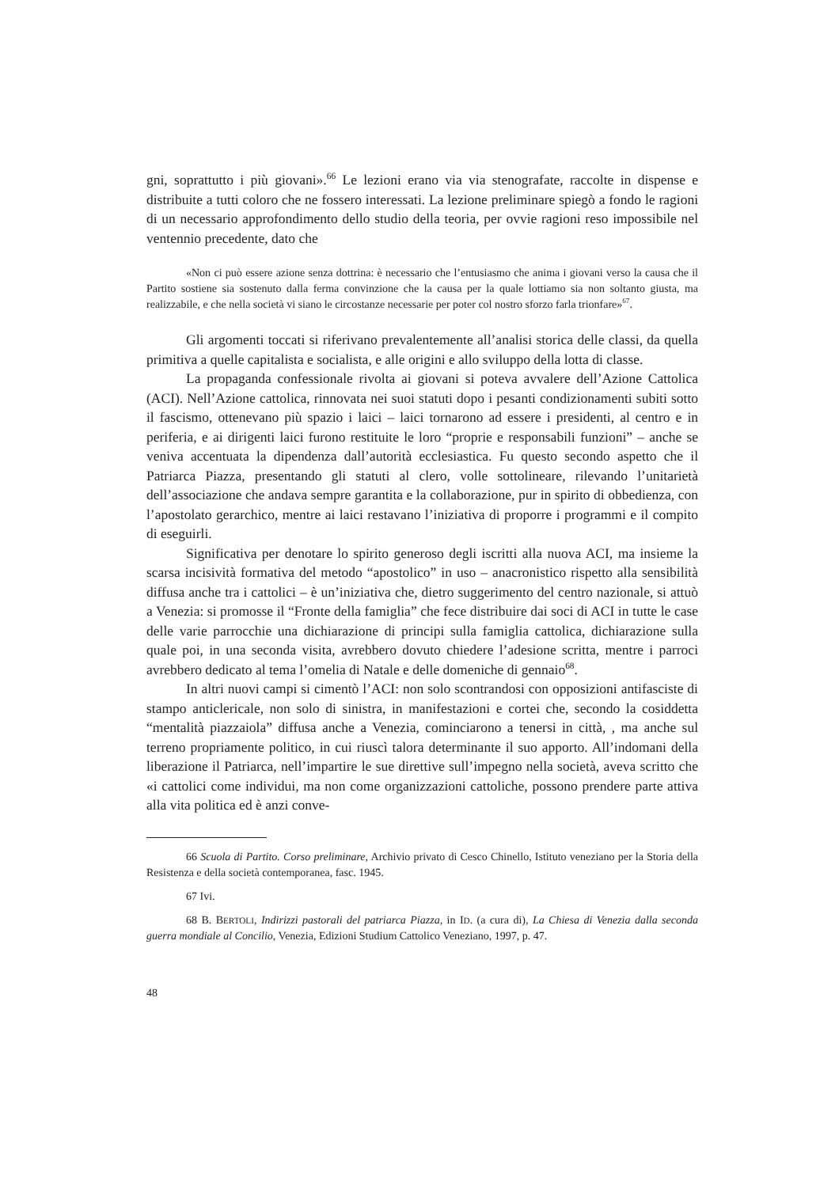gni, soprattutto i più giovani».<sup>66</sup> Le lezioni erano via via stenografate, raccolte in dispense e distribuite a tutti coloro che ne fossero interessati. La lezione preliminare spiegò a fondo le ragioni di un necessario approfondimento dello studio della teoria, per ovvie ragioni reso impossibile nel ventennio precedente, dato che
«Non ci può essere azione senza dottrina: è necessario che l’entusiasmo che anima i giovani verso la causa che il Partito sostiene sia sostenuto dalla ferma convinzione che la causa per la quale lottiamo sia non soltanto giusta, ma realizzabile, e che nella società vi siano le circostanze necessarie per poter col nostro sforzo farla trionfare»<sup>67</sup>.
Gli argomenti toccati si riferivano prevalentemente all’analisi storica delle classi, da quella primitiva a quelle capitalista e socialista, e alle origini e allo sviluppo della lotta di classe.
La propaganda confessionale rivolta ai giovani si poteva avvalere dell’Azione Cattolica (ACI). Nell’Azione cattolica, rinnovata nei suoi statuti dopo i pesanti condizionamenti subiti sotto il fascismo, ottenevano più spazio i laici – laici tornarono ad essere i presidenti, al centro e in periferia, e ai dirigenti laici furono restituite le loro “proprie e responsabili funzioni” – anche se veniva accentuata la dipendenza dall’autorità ecclesiastica. Fu questo secondo aspetto che il Patriarca Piazza, presentando gli statuti al clero, volle sottolineare, rilevando l’unitarietà dell’associazione che andava sempre garantita e la collaborazione, pur in spirito di obbedienza, con l’apostolato gerarchico, mentre ai laici restavano l’iniziativa di proporre i programmi e il compito di eseguirli.
Significativa per denotare lo spirito generoso degli iscritti alla nuova ACI, ma insieme la scarsa incisività formativa del metodo “apostolico” in uso – anacronistico rispetto alla sensibilità diffusa anche tra i cattolici – è un’iniziativa che, dietro suggerimento del centro nazionale, si attuò a Venezia: si promosse il “Fronte della famiglia” che fece distribuire dai soci di ACI in tutte le case delle varie parrocchie una dichiarazione di principi sulla famiglia cattolica, dichiarazione sulla quale poi, in una seconda visita, avrebbero dovuto chiedere l’adesione scritta, mentre i parroci avrebbero dedicato al tema l’omelia di Natale e delle domeniche di gennaio<sup>68</sup>.
In altri nuovi campi si cimentò l’ACI: non solo scontrandosi con opposizioni antifasciste di stampo anticlericale, non solo di sinistra, in manifestazioni e cortei che, secondo la cosiddetta “mentalità piazzaiola” diffusa anche a Venezia, cominciarono a tenersi in città, , ma anche sul terreno propriamente politico, in cui riuscì talora determinante il suo apporto. All’indomani della liberazione il Patriarca, nell’impartire le sue direttive sull’impegno nella società, aveva scritto che «i cattolici come individui, ma non come organizzazioni cattoliche, possono prendere parte attiva alla vita politica ed è anzi conve-
66 Scuola di Partito. Corso preliminare, Archivio privato di Cesco Chinello, Istituto veneziano per la Storia della Resistenza e della società contemporanea, fasc. 1945.
67 Ivi.
68 B. BERTOLI, Indirizzi pastorali del patriarca Piazza, in ID. (a cura di), La Chiesa di Venezia dalla seconda guerra mondiale al Concilio, Venezia, Edizioni Studium Cattolico Veneziano, 1997, p. 47.
48